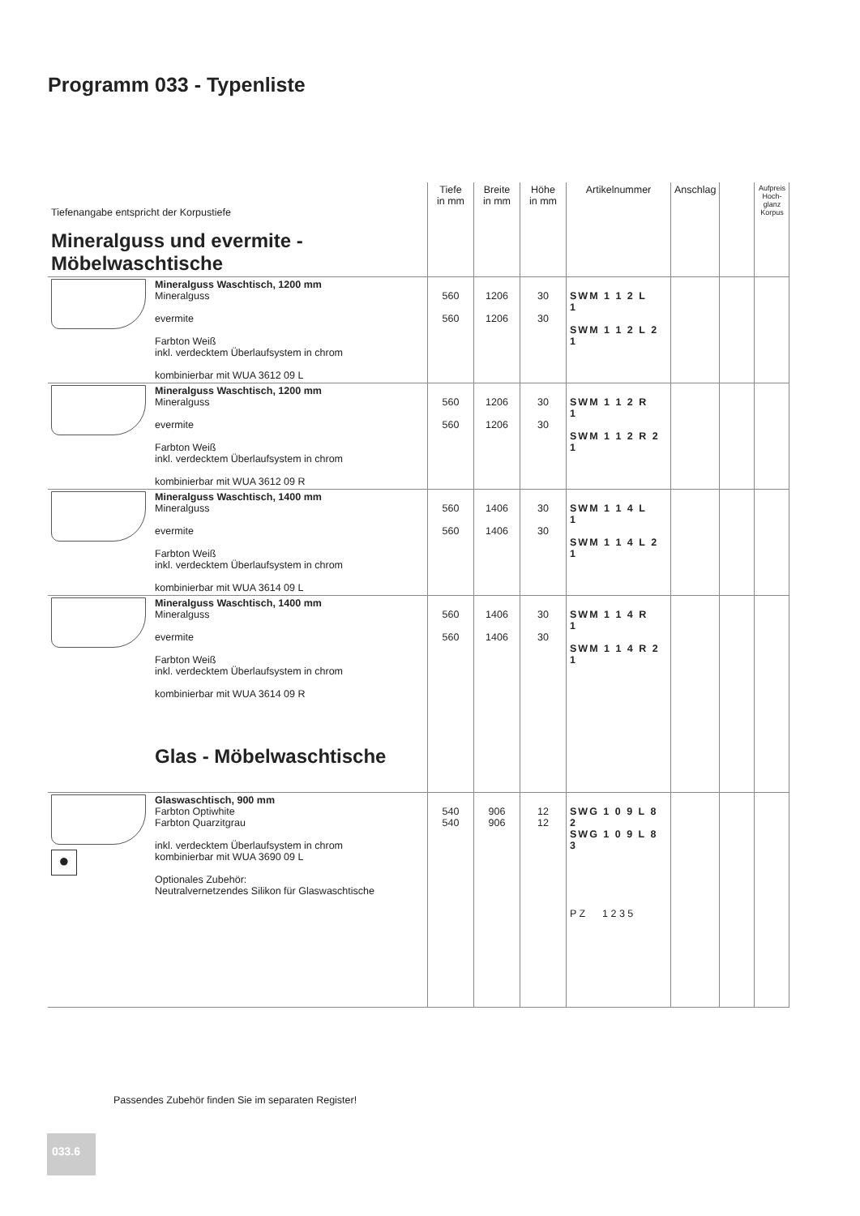Programm 033 - Typenliste
| Tiefenangabe entspricht der Korpustiefe Mineralguss und evermite - Möbelwaschtische | | Tiefe in mm | Breite in mm | Höhe in mm | Artikelnummer | Anschlag | | Aufpreis Hoch-glanz Korpus |
| | Mineralguss Waschtisch, 1200 mm Mineralguss evermite Farbton Weiß inkl. verdecktem Überlaufsystem in chrom kombinierbar mit WUA 3612 09 L | 560 560 | 1206 1206 | 30 30 | SWM 1 1 2 L 1 SWM 1 1 2 L 2 1 | | | |
| | Mineralguss Waschtisch, 1200 mm Mineralguss evermite Farbton Weiß inkl. verdecktem Überlaufsystem in chrom kombinierbar mit WUA 3612 09 R | 560 560 | 1206 1206 | 30 30 | SWM 1 1 2 R 1 SWM 1 1 2 R 2 1 | | | |
| | Mineralguss Waschtisch, 1400 mm Mineralguss evermite Farbton Weiß inkl. verdecktem Überlaufsystem in chrom kombinierbar mit WUA 3614 09 L | 560 560 | 1406 1406 | 30 30 | SWM 1 1 4 L 1 SWM 1 1 4 L 2 1 | | | |
| | Mineralguss Waschtisch, 1400 mm Mineralguss evermite Farbton Weiß inkl. verdecktem Überlaufsystem in chrom kombinierbar mit WUA 3614 09 R Glas - Möbelwaschtische | 560 560 | 1406 1406 | 30 30 | SWM 1 1 4 R 1 SWM 1 1 4 R 2 1 | | | |
| ● | Glaswaschtisch, 900 mm Farbton Optiwhite Farbton Quarzitgrau inkl. verdecktem Überlaufsystem in chrom kombinierbar mit WUA 3690 09 L Optionales Zubehör: Neutralvernetzendes Silikon für Glaswaschtische | 540 540 | 906 906 | 12 12 | SWG 1 0 9 L 8 2 SWG 1 0 9 L 8 3 P Z 1 2 3 5 | | | |
Passendes Zubehör finden Sie im separaten Register!
033.6